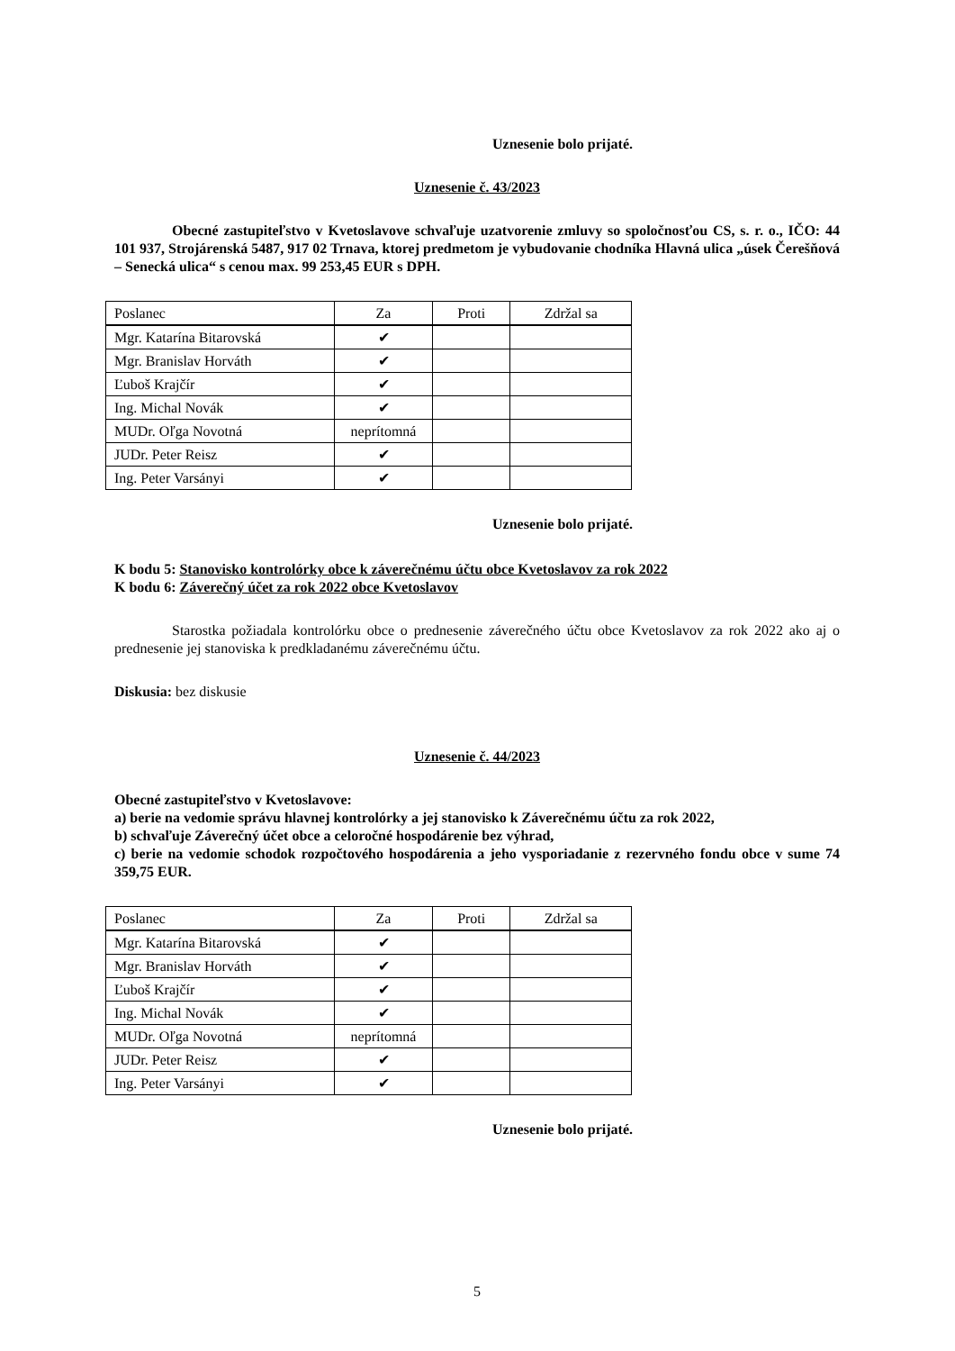Uznesenie bolo prijaté.
Uznesenie č. 43/2023
Obecné zastupiteľstvo v Kvetoslavove schvaľuje uzatvorenie zmluvy so spoločnosťou CS, s. r. o., IČO: 44 101 937, Strojárenská 5487, 917 02 Trnava, ktorej predmetom je vybudovanie chodníka Hlavná ulica „úsek Čerešňová – Senecká ulica“ s cenou max. 99 253,45 EUR s DPH.
| Poslanec | Za | Proti | Zdržal sa |
| Mgr. Katarína Bitarovská | ✔ | | |
| Mgr. Branislav Horváth | ✔ | | |
| Ľuboš Krajčír | ✔ | | |
| Ing. Michal Novák | ✔ | | |
| MUDr. Oľga Novotná | neprítomná | | |
| JUDr. Peter Reisz | ✔ | | |
| Ing. Peter Varsányi | ✔ | | |
Uznesenie bolo prijaté.
K bodu 5: Stanovisko kontrolórky obce k záverečnému účtu obce Kvetoslavov za rok 2022
K bodu 6: Záverečný účet za rok 2022 obce Kvetoslavov
Starostka požiadala kontrolórku obce o prednesenie záverečného účtu obce Kvetoslavov za rok 2022 ako aj o prednesenie jej stanoviska k predkladanému záverečnému účtu.
Diskusia: bez diskusie
Uznesenie č. 44/2023
Obecné zastupiteľstvo v Kvetoslavove:
a) berie na vedomie správu hlavnej kontrolórky a jej stanovisko k Záverečnému účtu za rok 2022,
b) schvaľuje Záverečný účet obce a celoročné hospodárenie bez výhrad,
c) berie na vedomie schodok rozpočtového hospodárenia a jeho vysporiadanie z rezervného fondu obce v sume 74 359,75 EUR.
| Poslanec | Za | Proti | Zdržal sa |
| Mgr. Katarína Bitarovská | ✔ | | |
| Mgr. Branislav Horváth | ✔ | | |
| Ľuboš Krajčír | ✔ | | |
| Ing. Michal Novák | ✔ | | |
| MUDr. Oľga Novotná | neprítomná | | |
| JUDr. Peter Reisz | ✔ | | |
| Ing. Peter Varsányi | ✔ | | |
Uznesenie bolo prijaté.
5